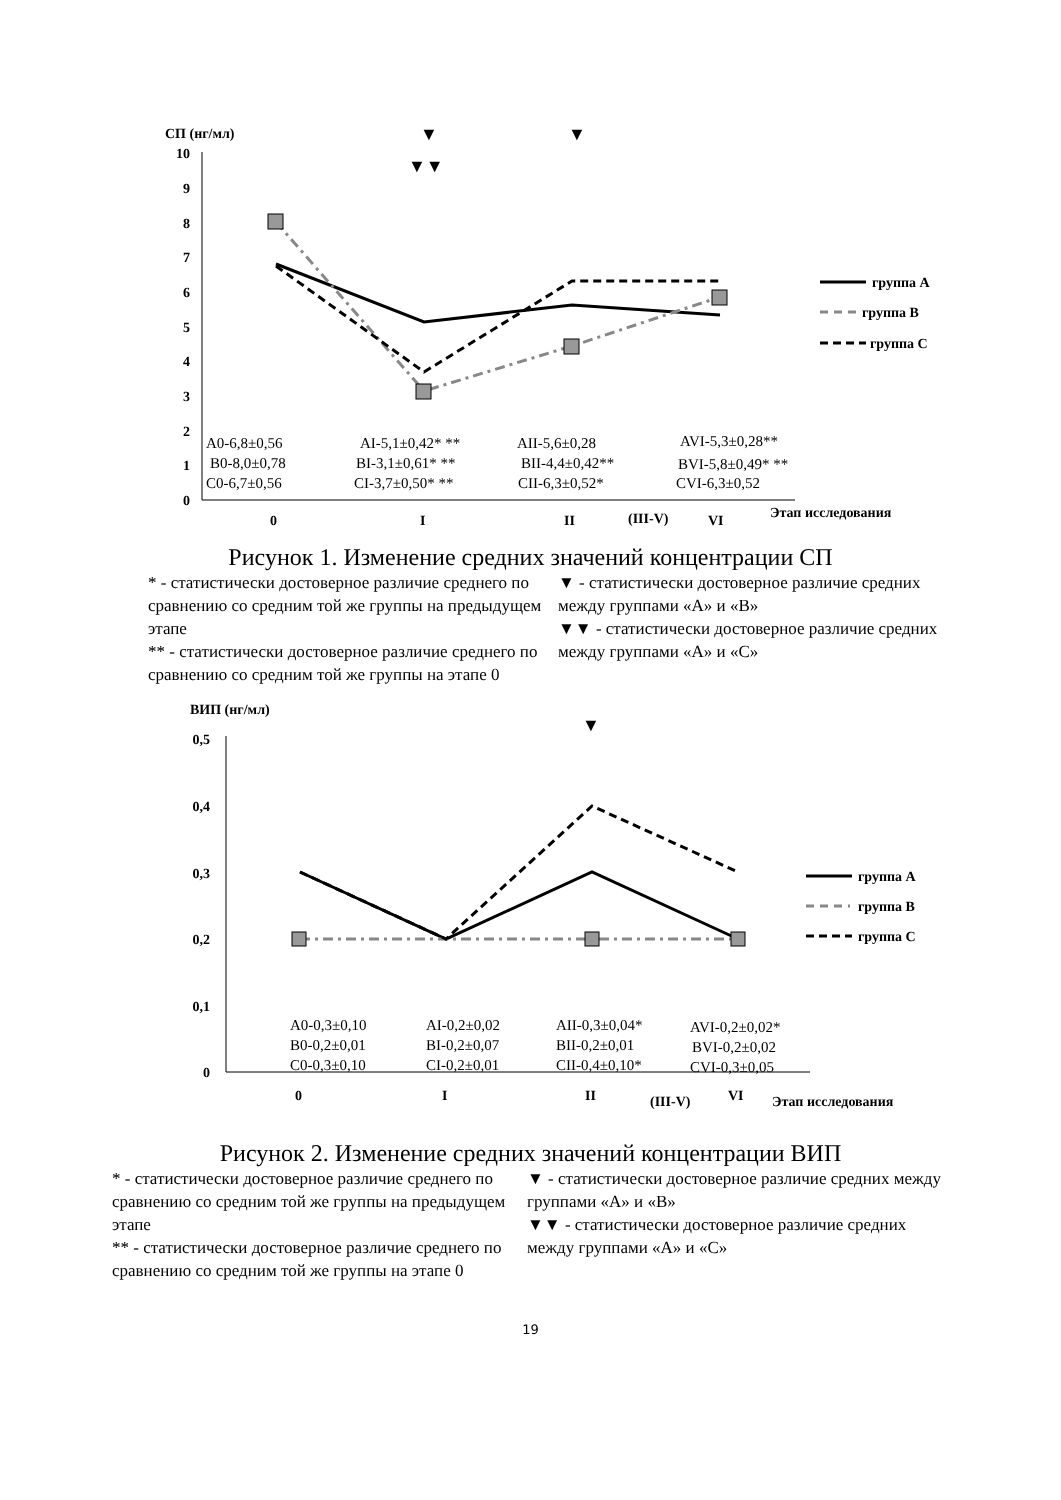СП (нг/мл)
10
9
8
7
6
5
4
3
2
1
0
▼
▼
▼▼
A0-6,8±0,56
B0-8,0±0,78
C0-6,7±0,56
AI-5,1±0,42* **
BI-3,1±0,61* **
CI-3,7±0,50* **
AII-5,6±0,28
BII-4,4±0,42**
CII-6,3±0,52*
AVI-5,3±0,28**
BVI-5,8±0,49* **
CVI-6,3±0,52
0
I
II
(III-V)
VI
Этап исследования
группа A
группа B
группа C
Рисунок 1. Изменение средних значений концентрации СП
* - статистически достоверное различие среднего по сравнению со средним той же группы на предыдущем этапе
** - статистически достоверное различие среднего по сравнению со средним той же группы на этапе 0
▼ - статистически достоверное различие средних между группами «А» и «В»
▼▼ - статистически достоверное различие средних между группами «А» и «С»
ВИП (нг/мл)
0,5
0,4
0,3
0,2
0,1
0
▼
A0-0,3±0,10
B0-0,2±0,01
C0-0,3±0,10
AI-0,2±0,02
BI-0,2±0,07
CI-0,2±0,01
AII-0,3±0,04*
BII-0,2±0,01
CII-0,4±0,10*
AVI-0,2±0,02*
BVI-0,2±0,02
CVI-0,3±0,05
0
I
II
(III-V)
VI
Этап исследования
группа A
группа B
группа C
Рисунок 2. Изменение средних значений концентрации ВИП
* - статистически достоверное различие среднего по сравнению со средним той же группы на предыдущем этапе
** - статистически достоверное различие среднего по сравнению со средним той же группы на этапе 0
▼ - статистически достоверное различие средних между группами «А» и «В»
▼▼ - статистически достоверное различие средних между группами «А» и «С»
19